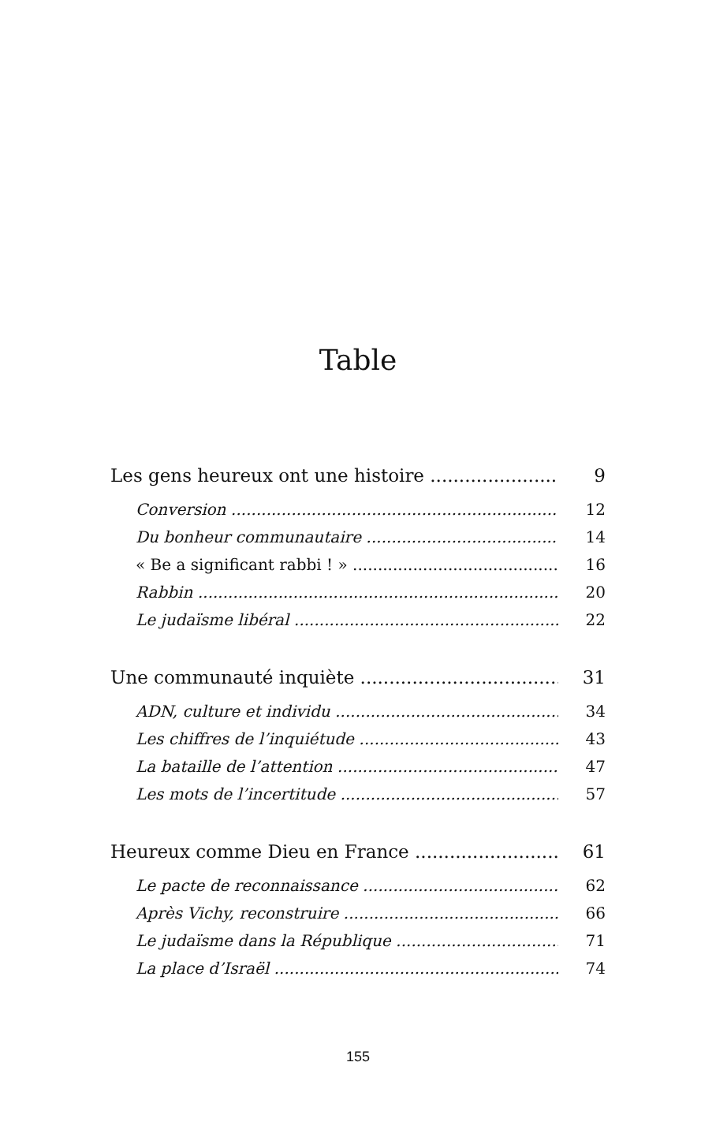Table
Les gens heureux ont une histoire 9
Conversion 12
Du bonheur communautaire 14
« Be a significant rabbi ! » 16
Rabbin 20
Le judaïsme libéral 22
Une communauté inquiète 31
ADN, culture et individu 34
Les chiffres de l’inquiétude 43
La bataille de l’attention 47
Les mots de l’incertitude 57
Heureux comme Dieu en France 61
Le pacte de reconnaissance 62
Après Vichy, reconstruire 66
Le judaïsme dans la République 71
La place d’Israël 74
155